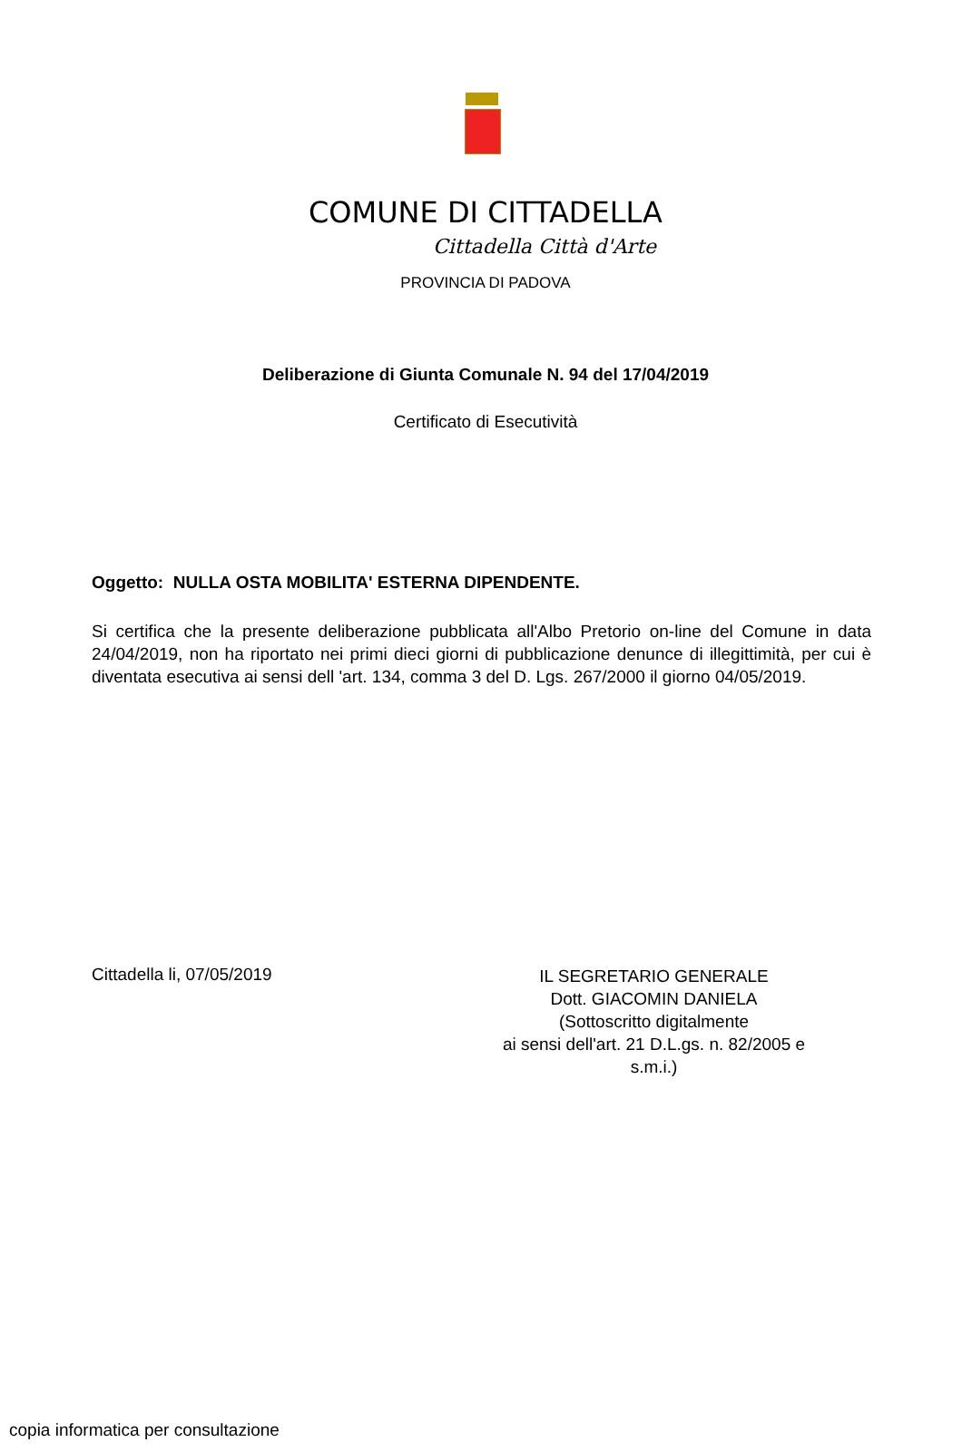COMUNE DI CITTADELLA
Cittadella Città d'Arte
PROVINCIA DI PADOVA
Deliberazione di Giunta Comunale N. 94 del 17/04/2019
Certificato di Esecutività
Oggetto: NULLA OSTA MOBILITA' ESTERNA DIPENDENTE.
Si certifica che la presente deliberazione pubblicata all'Albo Pretorio on-line del Comune in data 24/04/2019, non ha riportato nei primi dieci giorni di pubblicazione denunce di illegittimità, per cui è diventata esecutiva ai sensi dell 'art. 134, comma 3 del D. Lgs. 267/2000 il giorno 04/05/2019.
Cittadella li, 07/05/2019
IL SEGRETARIO GENERALE
Dott. GIACOMIN DANIELA
(Sottoscritto digitalmente
ai sensi dell'art. 21 D.L.gs. n. 82/2005 e
s.m.i.)
copia informatica per consultazione